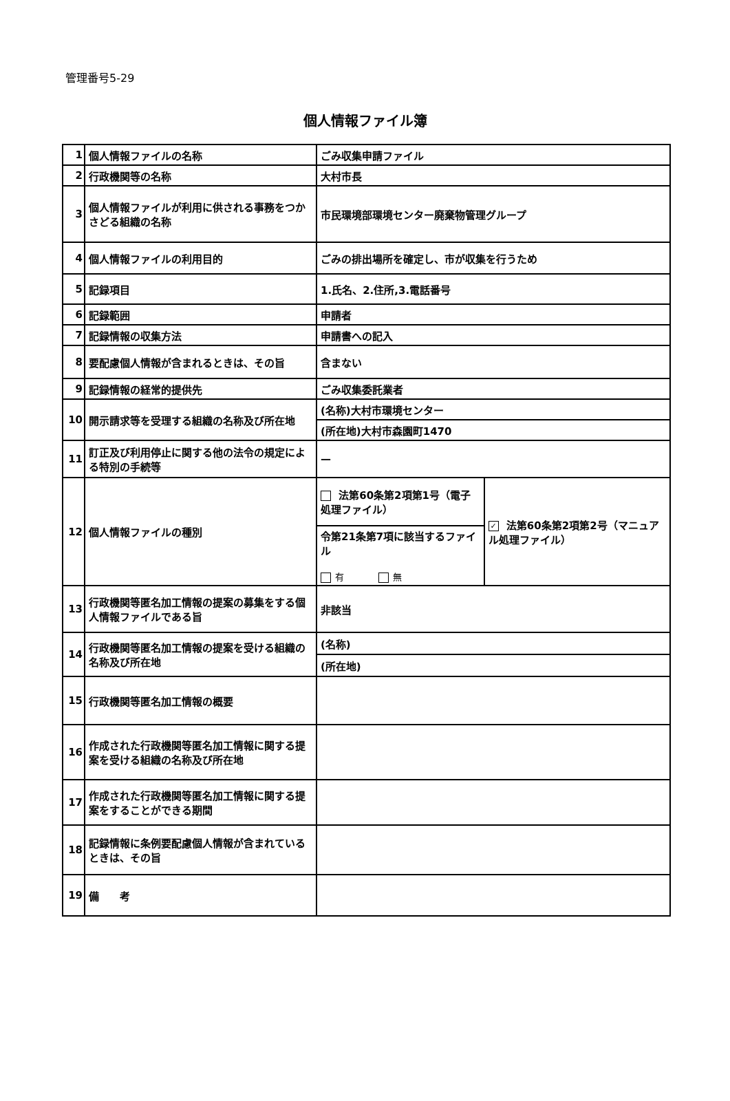管理番号5-29
個人情報ファイル簿
| 1 | 個人情報ファイルの名称 | ごみ収集申請ファイル | |
| 2 | 行政機関等の名称 | 大村市長 | |
| 3 | 個人情報ファイルが利用に供される事務をつかさどる組織の名称 | 市民環境部環境センター廃棄物管理グループ | |
| 4 | 個人情報ファイルの利用目的 | ごみの排出場所を確定し、市が収集を行うため | |
| 5 | 記録項目 | 1.氏名、2.住所,3.電話番号 | |
| 6 | 記録範囲 | 申請者 | |
| 7 | 記録情報の収集方法 | 申請書への記入 | |
| 8 | 要配慮個人情報が含まれるときは、その旨 | 含まない | |
| 9 | 記録情報の経常的提供先 | ごみ収集委託業者 | |
| 10 | 開示請求等を受理する組織の名称及び所在地 | (名称)大村市環境センター | |
| | | (所在地)大村市森園町1470 | |
| 11 | 訂正及び利用停止に関する他の法令の規定による特別の手続等 | — | |
| 12 | 個人情報ファイルの種別 | 法第60条第2項第1号（電子処理ファイル） | ✓ 法第60条第2項第2号（マニュアル処理ファイル） |
| | | 令第21条第7項に該当するファイル 有 無 | |
| 13 | 行政機関等匿名加工情報の提案の募集をする個人情報ファイルである旨 | 非該当 | |
| 14 | 行政機関等匿名加工情報の提案を受ける組織の名称及び所在地 | (名称) | |
| | | (所在地) | |
| 15 | 行政機関等匿名加工情報の概要 | | |
| 16 | 作成された行政機関等匿名加工情報に関する提案を受ける組織の名称及び所在地 | | |
| 17 | 作成された行政機関等匿名加工情報に関する提案をすることができる期間 | | |
| 18 | 記録情報に条例要配慮個人情報が含まれているときは、その旨 | | |
| 19 | 備 考 | | |